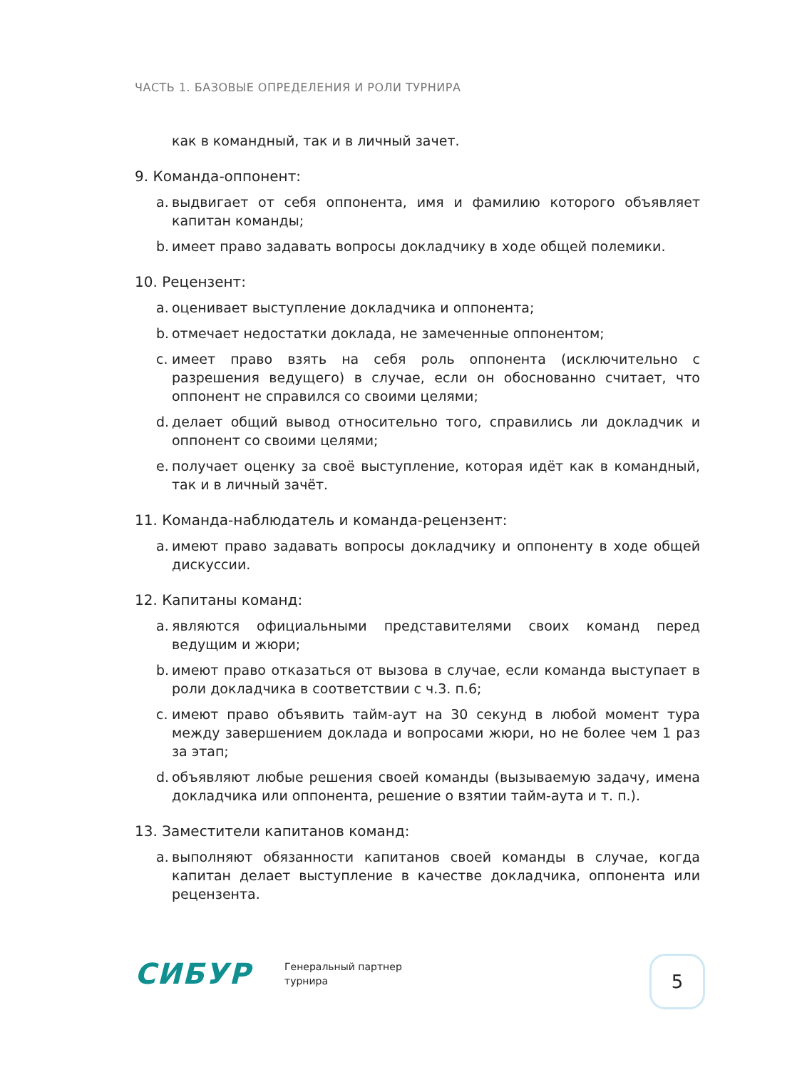ЧАСТЬ 1. БАЗОВЫЕ ОПРЕДЕЛЕНИЯ И РОЛИ ТУРНИРА
как в командный, так и в личный зачет.
9. Команда-оппонент:
a. выдвигает от себя оппонента, имя и фамилию которого объявляет капитан команды;
b. имеет право задавать вопросы докладчику в ходе общей полемики.
10. Рецензент:
a. оценивает выступление докладчика и оппонента;
b. отмечает недостатки доклада, не замеченные оппонентом;
c. имеет право взять на себя роль оппонента (исключительно с разрешения ведущего) в случае, если он обоснованно считает, что оппонент не справился со своими целями;
d. делает общий вывод относительно того, справились ли докладчик и оппонент со своими целями;
e. получает оценку за своё выступление, которая идёт как в командный, так и в личный зачёт.
11. Команда-наблюдатель и команда-рецензент:
a. имеют право задавать вопросы докладчику и оппоненту в ходе общей дискуссии.
12. Капитаны команд:
a. являются официальными представителями своих команд перед ведущим и жюри;
b. имеют право отказаться от вызова в случае, если команда выступает в роли докладчика в соответствии с ч.3. п.6;
c. имеют право объявить тайм-аут на 30 секунд в любой момент тура между завершением доклада и вопросами жюри, но не более чем 1 раз за этап;
d. объявляют любые решения своей команды (вызываемую задачу, имена докладчика или оппонента, решение о взятии тайм-аута и т. п.).
13. Заместители капитанов команд:
a. выполняют обязанности капитанов своей команды в случае, когда капитан делает выступление в качестве докладчика, оппонента или рецензента.
СИБУР
Генеральный партнер
турнира
5